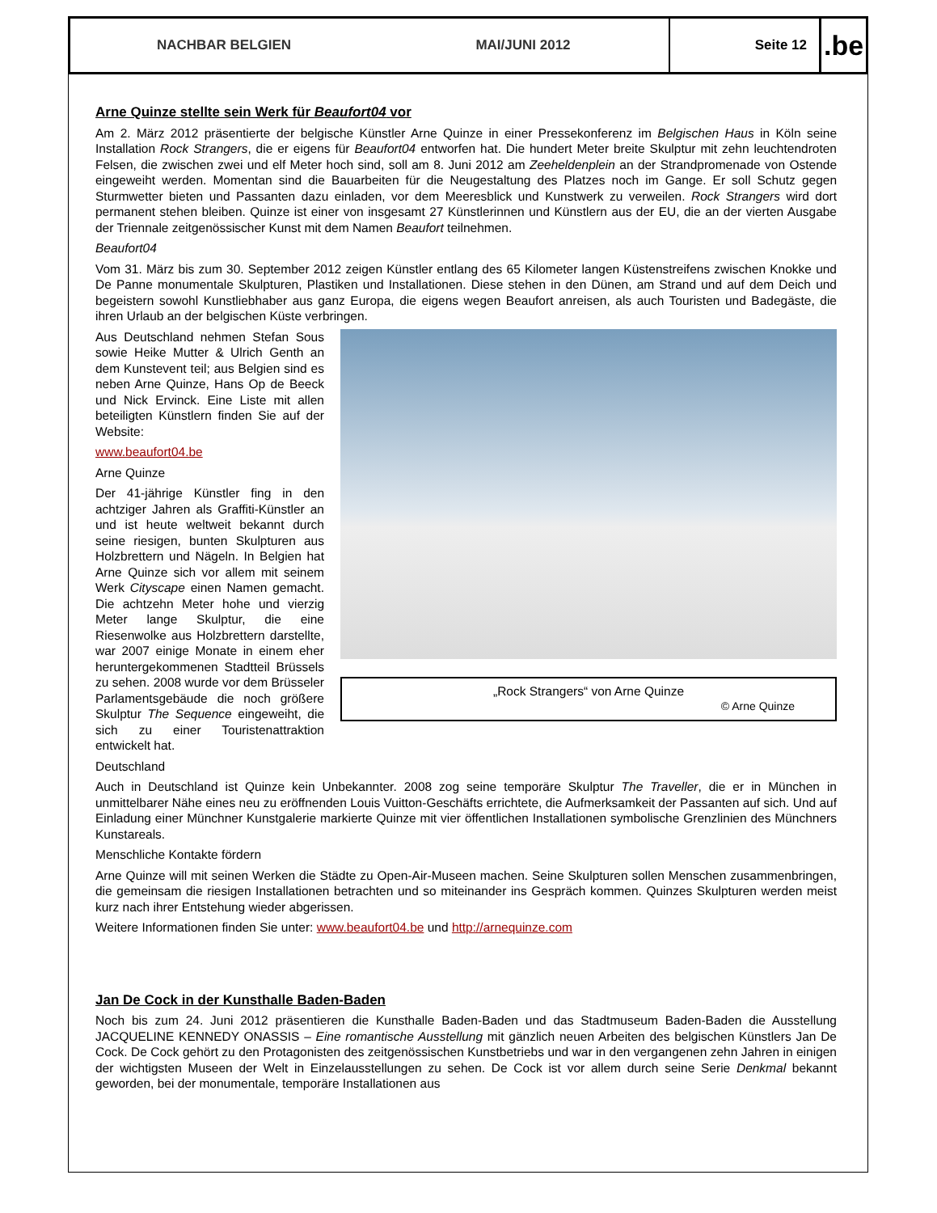NACHBAR BELGIEN MAI/JUNI 2012
Seite 12
.be
Arne Quinze stellte sein Werk für Beaufort04 vor
Am 2. März 2012 präsentierte der belgische Künstler Arne Quinze in einer Pressekonferenz im Belgischen Haus in Köln seine Installation Rock Strangers, die er eigens für Beaufort04 entworfen hat. Die hundert Meter breite Skulptur mit zehn leuchtendroten Felsen, die zwischen zwei und elf Meter hoch sind, soll am 8. Juni 2012 am Zeeheldenplein an der Strandpromenade von Ostende eingeweiht werden. Momentan sind die Bauarbeiten für die Neugestaltung des Platzes noch im Gange. Er soll Schutz gegen Sturmwetter bieten und Passanten dazu einladen, vor dem Meeresblick und Kunstwerk zu verweilen. Rock Strangers wird dort permanent stehen bleiben. Quinze ist einer von insgesamt 27 Künstlerinnen und Künstlern aus der EU, die an der vierten Ausgabe der Triennale zeitgenössischer Kunst mit dem Namen Beaufort teilnehmen.
Beaufort04
Vom 31. März bis zum 30. September 2012 zeigen Künstler entlang des 65 Kilometer langen Küstenstreifens zwischen Knokke und De Panne monumentale Skulpturen, Plastiken und Installationen. Diese stehen in den Dünen, am Strand und auf dem Deich und begeistern sowohl Kunstliebhaber aus ganz Europa, die eigens wegen Beaufort anreisen, als auch Touristen und Badegäste, die ihren Urlaub an der belgischen Küste verbringen.
„Rock Strangers“ von Arne Quinze
© Arne Quinze
Aus Deutschland nehmen Stefan Sous sowie Heike Mutter & Ulrich Genth an dem Kunstevent teil; aus Belgien sind es neben Arne Quinze, Hans Op de Beeck und Nick Ervinck. Eine Liste mit allen beteiligten Künstlern finden Sie auf der Website:
www.beaufort04.be
Arne Quinze
Der 41-jährige Künstler fing in den achtziger Jahren als Graffiti-Künstler an und ist heute weltweit bekannt durch seine riesigen, bunten Skulpturen aus Holzbrettern und Nägeln. In Belgien hat Arne Quinze sich vor allem mit seinem Werk Cityscape einen Namen gemacht. Die achtzehn Meter hohe und vierzig Meter lange Skulptur, die eine Riesenwolke aus Holzbrettern darstellte, war 2007 einige Monate in einem eher heruntergekommenen Stadtteil Brüssels zu sehen. 2008 wurde vor dem Brüsseler Parlamentsgebäude die noch größere Skulptur The Sequence eingeweiht, die sich zu einer Touristenattraktion entwickelt hat.
Deutschland
Auch in Deutschland ist Quinze kein Unbekannter. 2008 zog seine temporäre Skulptur The Traveller, die er in München in unmittelbarer Nähe eines neu zu eröffnenden Louis Vuitton-Geschäfts errichtete, die Aufmerksamkeit der Passanten auf sich. Und auf Einladung einer Münchner Kunstgalerie markierte Quinze mit vier öffentlichen Installationen symbolische Grenzlinien des Münchners Kunstareals.
Menschliche Kontakte fördern
Arne Quinze will mit seinen Werken die Städte zu Open-Air-Museen machen. Seine Skulpturen sollen Menschen zusammenbringen, die gemeinsam die riesigen Installationen betrachten und so miteinander ins Gespräch kommen. Quinzes Skulpturen werden meist kurz nach ihrer Entstehung wieder abgerissen.
Weitere Informationen finden Sie unter: www.beaufort04.be und http://arnequinze.com
Jan De Cock in der Kunsthalle Baden-Baden
Noch bis zum 24. Juni 2012 präsentieren die Kunsthalle Baden-Baden und das Stadtmuseum Baden-Baden die Ausstellung JACQUELINE KENNEDY ONASSIS – Eine romantische Ausstellung mit gänzlich neuen Arbeiten des belgischen Künstlers Jan De Cock. De Cock gehört zu den Protagonisten des zeitgenössischen Kunstbetriebs und war in den vergangenen zehn Jahren in einigen der wichtigsten Museen der Welt in Einzelausstellungen zu sehen. De Cock ist vor allem durch seine Serie Denkmal bekannt geworden, bei der monumentale, temporäre Installationen aus